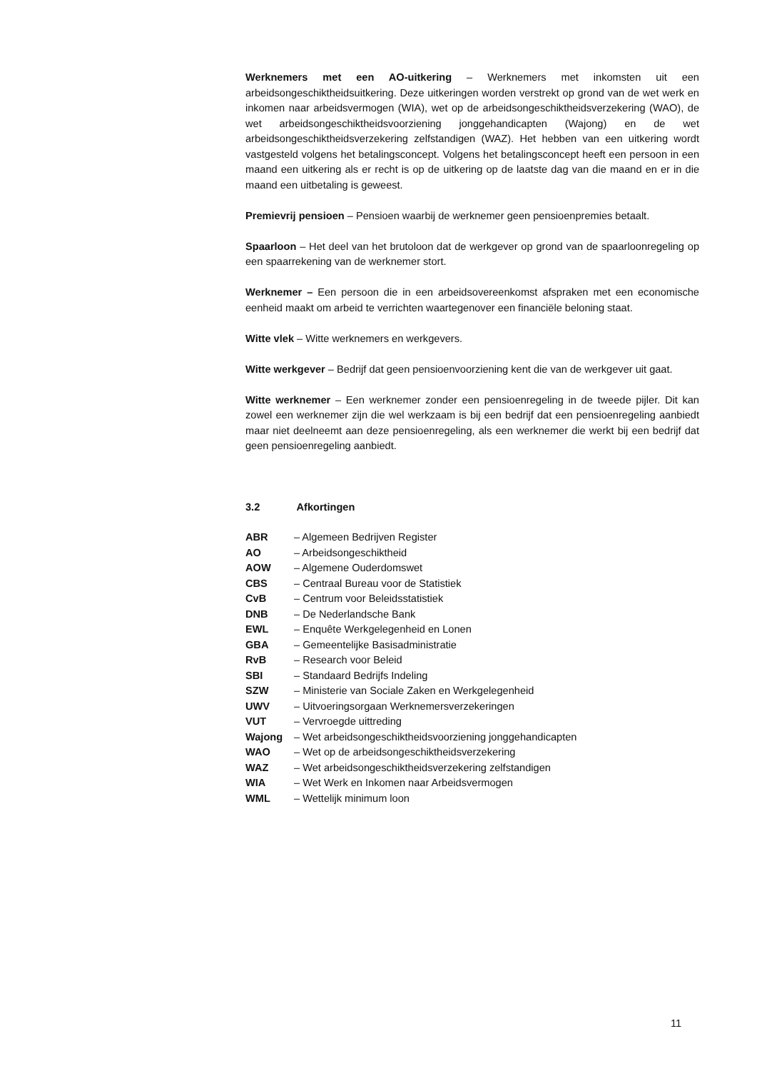Werknemers met een AO-uitkering – Werknemers met inkomsten uit een arbeidsongeschiktheidsuitkering. Deze uitkeringen worden verstrekt op grond van de wet werk en inkomen naar arbeidsvermogen (WIA), wet op de arbeidsongeschiktheidsverzekering (WAO), de wet arbeidsongeschiktheidsvoorziening jonggehandicapten (Wajong) en de wet arbeidsongeschiktheidsverzekering zelfstandigen (WAZ). Het hebben van een uitkering wordt vastgesteld volgens het betalingsconcept. Volgens het betalingsconcept heeft een persoon in een maand een uitkering als er recht is op de uitkering op de laatste dag van die maand en er in die maand een uitbetaling is geweest.
Premievrij pensioen – Pensioen waarbij de werknemer geen pensioenpremies betaalt.
Spaarloon – Het deel van het brutoloon dat de werkgever op grond van de spaarloonregeling op een spaarrekening van de werknemer stort.
Werknemer – Een persoon die in een arbeidsovereenkomst afspraken met een economische eenheid maakt om arbeid te verrichten waartegenover een financiële beloning staat.
Witte vlek – Witte werknemers en werkgevers.
Witte werkgever – Bedrijf dat geen pensioenvoorziening kent die van de werkgever uit gaat.
Witte werknemer – Een werknemer zonder een pensioenregeling in de tweede pijler. Dit kan zowel een werknemer zijn die wel werkzaam is bij een bedrijf dat een pensioenregeling aanbiedt maar niet deelneemt aan deze pensioenregeling, als een werknemer die werkt bij een bedrijf dat geen pensioenregeling aanbiedt.
3.2 Afkortingen
| ABR | – Algemeen Bedrijven Register |
| AO | – Arbeidsongeschiktheid |
| AOW | – Algemene Ouderdomswet |
| CBS | – Centraal Bureau voor de Statistiek |
| CvB | – Centrum voor Beleidsstatistiek |
| DNB | – De Nederlandsche Bank |
| EWL | – Enquête Werkgelegenheid en Lonen |
| GBA | – Gemeentelijke Basisadministratie |
| RvB | – Research voor Beleid |
| SBI | – Standaard Bedrijfs Indeling |
| SZW | – Ministerie van Sociale Zaken en Werkgelegenheid |
| UWV | – Uitvoeringsorgaan Werknemersverzekeringen |
| VUT | – Vervroegde uittreding |
| Wajong | – Wet arbeidsongeschiktheidsvoorziening jonggehandicapten |
| WAO | – Wet op de arbeidsongeschiktheidsverzekering |
| WAZ | – Wet arbeidsongeschiktheidsverzekering zelfstandigen |
| WIA | – Wet Werk en Inkomen naar Arbeidsvermogen |
| WML | – Wettelijk minimum loon |
11